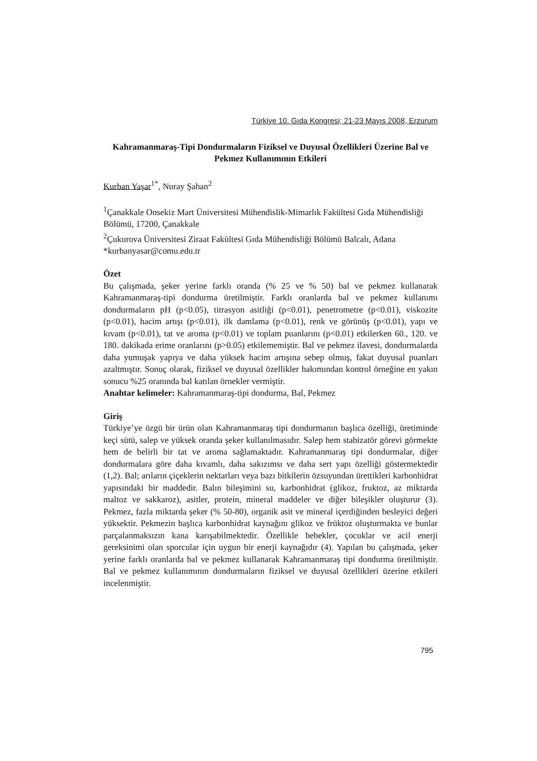Türkiye 10. Gıda Kongresi; 21-23 Mayıs 2008, Erzurum
Kahramanmaraş-Tipi Dondurmaların Fiziksel ve Duyusal Özellikleri Üzerine Bal ve Pekmez Kullanımının Etkileri
Kurban Yaşar<sup>1*</sup>, Nuray Şahan<sup>2</sup>
<sup>1</sup> Çanakkale Onsekiz Mart Üniversitesi Mühendislik-Mimarlık Fakültesi Gıda Mühendisliği Bölümü, 17200, Çanakkale
<sup>2</sup> Çukurova Üniversitesi Ziraat Fakültesi Gıda Mühendisliği Bölümü Balcalı, Adana
*kurbanyasar@comu.edu.tr
Özet
Bu çalışmada, şeker yerine farklı oranda (% 25 ve % 50) bal ve pekmez kullanarak Kahramanmaraş-tipi dondurma üretilmiştir. Farklı oranlarda bal ve pekmez kullanımı dondurmaların pH (p<0.05), titrasyon asitliği (p<0.01), penetrometre (p<0.01), viskozite (p<0.01), hacim artışı (p<0.01), ilk damlama (p<0.01), renk ve görünüş (p<0.01), yapı ve kıvam (p<0.01), tat ve aroma (p<0.01) ve toplam puanlarını (p<0.01) etkilerken 60., 120. ve 180. dakikada erime oranlarını (p>0.05) etkilememiştir. Bal ve pekmez ilavesi, dondurmalarda daha yumuşak yapıya ve daha yüksek hacim artışına sebep olmuş, fakat duyusal puanları azaltmıştır. Sonuç olarak, fiziksel ve duyusal özellikler bakımından kontrol örneğine en yakın sonucu %25 oranında bal katılan örnekler vermiştir.
Anahtar kelimeler: Kahramanmaraş-tipi dondurma, Bal, Pekmez
Giriş
Türkiye’ye özgü bir ürün olan Kahramanmaraş tipi dondurmanın başlıca özelliği, üretiminde keçi sütü, salep ve yüksek oranda şeker kullanılmasıdır. Salep hem stabizatör görevi görmekte hem de belirli bir tat ve aroma sağlamaktadır. Kahramanmaraş tipi dondurmalar, diğer dondurmalara göre daha kıvamlı, daha sakızımsı ve daha sert yapı özelliği göstermektedir (1,2). Bal; arıların çiçeklerin nektarları veya bazı bitkilerin özsuyundan ürettikleri karbonhidrat yapısındaki bir maddedir. Balın bileşimini su, karbonhidrat (glikoz, fruktoz, az miktarda maltoz ve sakkaroz), asitler, protein, mineral maddeler ve diğer bileşikler oluşturur (3). Pekmez, fazla miktarda şeker (% 50-80), organik asit ve mineral içerdiğinden besleyici değeri yüksektir. Pekmezin başlıca karbonhidrat kaynağını glikoz ve früktoz oluşturmakta ve bunlar parçalanmaksızın kana karışabilmektedir. Özellikle bebekler, çocuklar ve acil enerji gereksinimi olan sporcular için uygun bir enerji kaynağıdır (4). Yapılan bu çalışmada, şeker yerine farklı oranlarda bal ve pekmez kullanarak Kahramanmaraş tipi dondurma üretilmiştir. Bal ve pekmez kullanımının dondurmaların fiziksel ve duyusal özellikleri üzerine etkileri incelenmiştir.
795